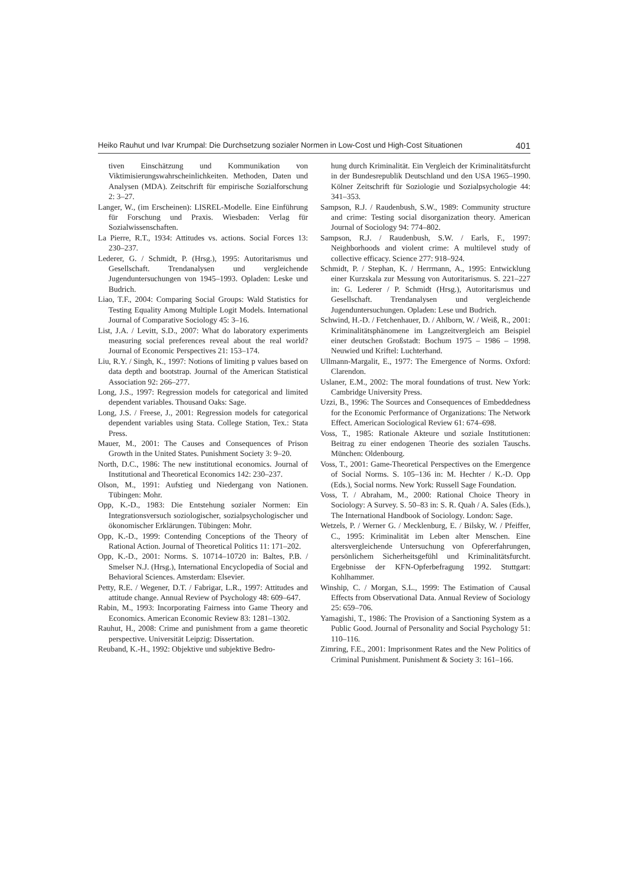Heiko Rauhut und Ivar Krumpal: Die Durchsetzung sozialer Normen in Low-Cost und High-Cost Situationen 401
tiven Einschätzung und Kommunikation von Viktimisierungswahrscheinlichkeiten. Methoden, Daten und Analysen (MDA). Zeitschrift für empirische Sozialforschung 2: 3–27.
Langer, W., (im Erscheinen): LISREL-Modelle. Eine Einführung für Forschung und Praxis. Wiesbaden: Verlag für Sozialwissenschaften.
La Pierre, R.T., 1934: Attitudes vs. actions. Social Forces 13: 230–237.
Lederer, G. / Schmidt, P. (Hrsg.), 1995: Autoritarismus und Gesellschaft. Trendanalysen und vergleichende Jugenduntersuchungen von 1945–1993. Opladen: Leske und Budrich.
Liao, T.F., 2004: Comparing Social Groups: Wald Statistics for Testing Equality Among Multiple Logit Models. International Journal of Comparative Sociology 45: 3–16.
List, J.A. / Levitt, S.D., 2007: What do laboratory experiments measuring social preferences reveal about the real world? Journal of Economic Perspectives 21: 153–174.
Liu, R.Y. / Singh, K., 1997: Notions of limiting p values based on data depth and bootstrap. Journal of the American Statistical Association 92: 266–277.
Long, J.S., 1997: Regression models for categorical and limited dependent variables. Thousand Oaks: Sage.
Long, J.S. / Freese, J., 2001: Regression models for categorical dependent variables using Stata. College Station, Tex.: Stata Press.
Mauer, M., 2001: The Causes and Consequences of Prison Growth in the United States. Punishment Society 3: 9–20.
North, D.C., 1986: The new institutional economics. Journal of Institutional and Theoretical Economics 142: 230–237.
Olson, M., 1991: Aufstieg und Niedergang von Nationen. Tübingen: Mohr.
Opp, K.-D., 1983: Die Entstehung sozialer Normen: Ein Integrationsversuch soziologischer, sozialpsychologischer und ökonomischer Erklärungen. Tübingen: Mohr.
Opp, K.-D., 1999: Contending Conceptions of the Theory of Rational Action. Journal of Theoretical Politics 11: 171–202.
Opp, K.-D., 2001: Norms. S. 10714–10720 in: Baltes, P.B. / Smelser N.J. (Hrsg.), International Encyclopedia of Social and Behavioral Sciences. Amsterdam: Elsevier.
Petty, R.E. / Wegener, D.T. / Fabrigar, L.R., 1997: Attitudes and attitude change. Annual Review of Psychology 48: 609–647.
Rabin, M., 1993: Incorporating Fairness into Game Theory and Economics. American Economic Review 83: 1281–1302.
Rauhut, H., 2008: Crime and punishment from a game theoretic perspective. Universität Leipzig: Dissertation.
Reuband, K.-H., 1992: Objektive und subjektive Bedro-
hung durch Kriminalität. Ein Vergleich der Kriminalitätsfurcht in der Bundesrepublik Deutschland und den USA 1965–1990. Kölner Zeitschrift für Soziologie und Sozialpsychologie 44: 341–353.
Sampson, R.J. / Raudenbush, S.W., 1989: Community structure and crime: Testing social disorganization theory. American Journal of Sociology 94: 774–802.
Sampson, R.J. / Raudenbush, S.W. / Earls, F., 1997: Neighborhoods and violent crime: A multilevel study of collective efficacy. Science 277: 918–924.
Schmidt, P. / Stephan, K. / Herrmann, A., 1995: Entwicklung einer Kurzskala zur Messung von Autoritarismus. S. 221–227 in: G. Lederer / P. Schmidt (Hrsg.), Autoritarismus und Gesellschaft. Trendanalysen und vergleichende Jugenduntersuchungen. Opladen: Lese und Budrich.
Schwind, H.-D. / Fetchenhauer, D. / Ahlborn, W. / Weiß, R., 2001: Kriminalitätsphänomene im Langzeitvergleich am Beispiel einer deutschen Großstadt: Bochum 1975 – 1986 – 1998. Neuwied und Kriftel: Luchterhand.
Ullmann-Margalit, E., 1977: The Emergence of Norms. Oxford: Clarendon.
Uslaner, E.M., 2002: The moral foundations of trust. New York: Cambridge University Press.
Uzzi, B., 1996: The Sources and Consequences of Embeddedness for the Economic Performance of Organizations: The Network Effect. American Sociological Review 61: 674–698.
Voss, T., 1985: Rationale Akteure und soziale Institutionen: Beitrag zu einer endogenen Theorie des sozialen Tauschs. München: Oldenbourg.
Voss, T., 2001: Game-Theoretical Perspectives on the Emergence of Social Norms. S. 105–136 in: M. Hechter / K.-D. Opp (Eds.), Social norms. New York: Russell Sage Foundation.
Voss, T. / Abraham, M., 2000: Rational Choice Theory in Sociology: A Survey. S. 50–83 in: S. R. Quah / A. Sales (Eds.), The International Handbook of Sociology. London: Sage.
Wetzels, P. / Werner G. / Mecklenburg, E. / Bilsky, W. / Pfeiffer, C., 1995: Kriminalität im Leben alter Menschen. Eine altersvergleichende Untersuchung von Opfererfahrungen, persönlichem Sicherheitsgefühl und Kriminalitätsfurcht. Ergebnisse der KFN-Opferbefragung 1992. Stuttgart: Kohlhammer.
Winship, C. / Morgan, S.L., 1999: The Estimation of Causal Effects from Observational Data. Annual Review of Sociology 25: 659–706.
Yamagishi, T., 1986: The Provision of a Sanctioning System as a Public Good. Journal of Personality and Social Psychology 51: 110–116.
Zimring, F.E., 2001: Imprisonment Rates and the New Politics of Criminal Punishment. Punishment & Society 3: 161–166.